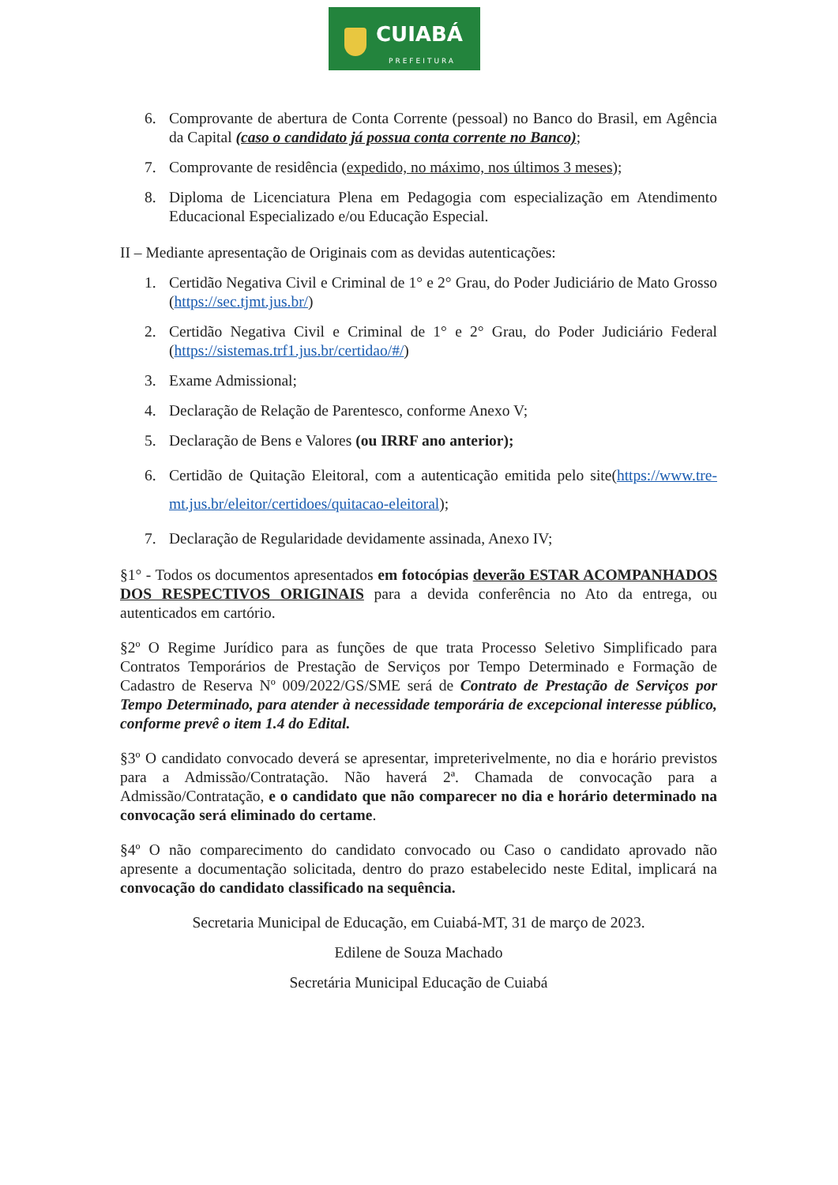CUIABÁ
PREFEITURA
6. Comprovante de abertura de Conta Corrente (pessoal) no Banco do Brasil, em Agência da Capital (caso o candidato já possua conta corrente no Banco);
7. Comprovante de residência (expedido, no máximo, nos últimos 3 meses);
8. Diploma de Licenciatura Plena em Pedagogia com especialização em Atendimento Educacional Especializado e/ou Educação Especial.
II – Mediante apresentação de Originais com as devidas autenticações:
1. Certidão Negativa Civil e Criminal de 1° e 2° Grau, do Poder Judiciário de Mato Grosso (https://sec.tjmt.jus.br/)
2. Certidão Negativa Civil e Criminal de 1° e 2° Grau, do Poder Judiciário Federal (https://sistemas.trf1.jus.br/certidao/#/)
3. Exame Admissional;
4. Declaração de Relação de Parentesco, conforme Anexo V;
5. Declaração de Bens e Valores (ou IRRF ano anterior);
6. Certidão de Quitação Eleitoral, com a autenticação emitida pelo site(https://www.tre-mt.jus.br/eleitor/certidoes/quitacao-eleitoral);
7. Declaração de Regularidade devidamente assinada, Anexo IV;
§1° - Todos os documentos apresentados em fotocópias deverão ESTAR ACOMPANHADOS DOS RESPECTIVOS ORIGINAIS para a devida conferência no Ato da entrega, ou autenticados em cartório.
§2º O Regime Jurídico para as funções de que trata Processo Seletivo Simplificado para Contratos Temporários de Prestação de Serviços por Tempo Determinado e Formação de Cadastro de Reserva Nº 009/2022/GS/SME será de Contrato de Prestação de Serviços por Tempo Determinado, para atender à necessidade temporária de excepcional interesse público, conforme prevê o item 1.4 do Edital.
§3º O candidato convocado deverá se apresentar, impreterivelmente, no dia e horário previstos para a Admissão/Contratação. Não haverá 2ª. Chamada de convocação para a Admissão/Contratação, e o candidato que não comparecer no dia e horário determinado na convocação será eliminado do certame.
§4º O não comparecimento do candidato convocado ou Caso o candidato aprovado não apresente a documentação solicitada, dentro do prazo estabelecido neste Edital, implicará na convocação do candidato classificado na sequência.
Secretaria Municipal de Educação, em Cuiabá-MT, 31 de março de 2023.
Edilene de Souza Machado
Secretária Municipal Educação de Cuiabá